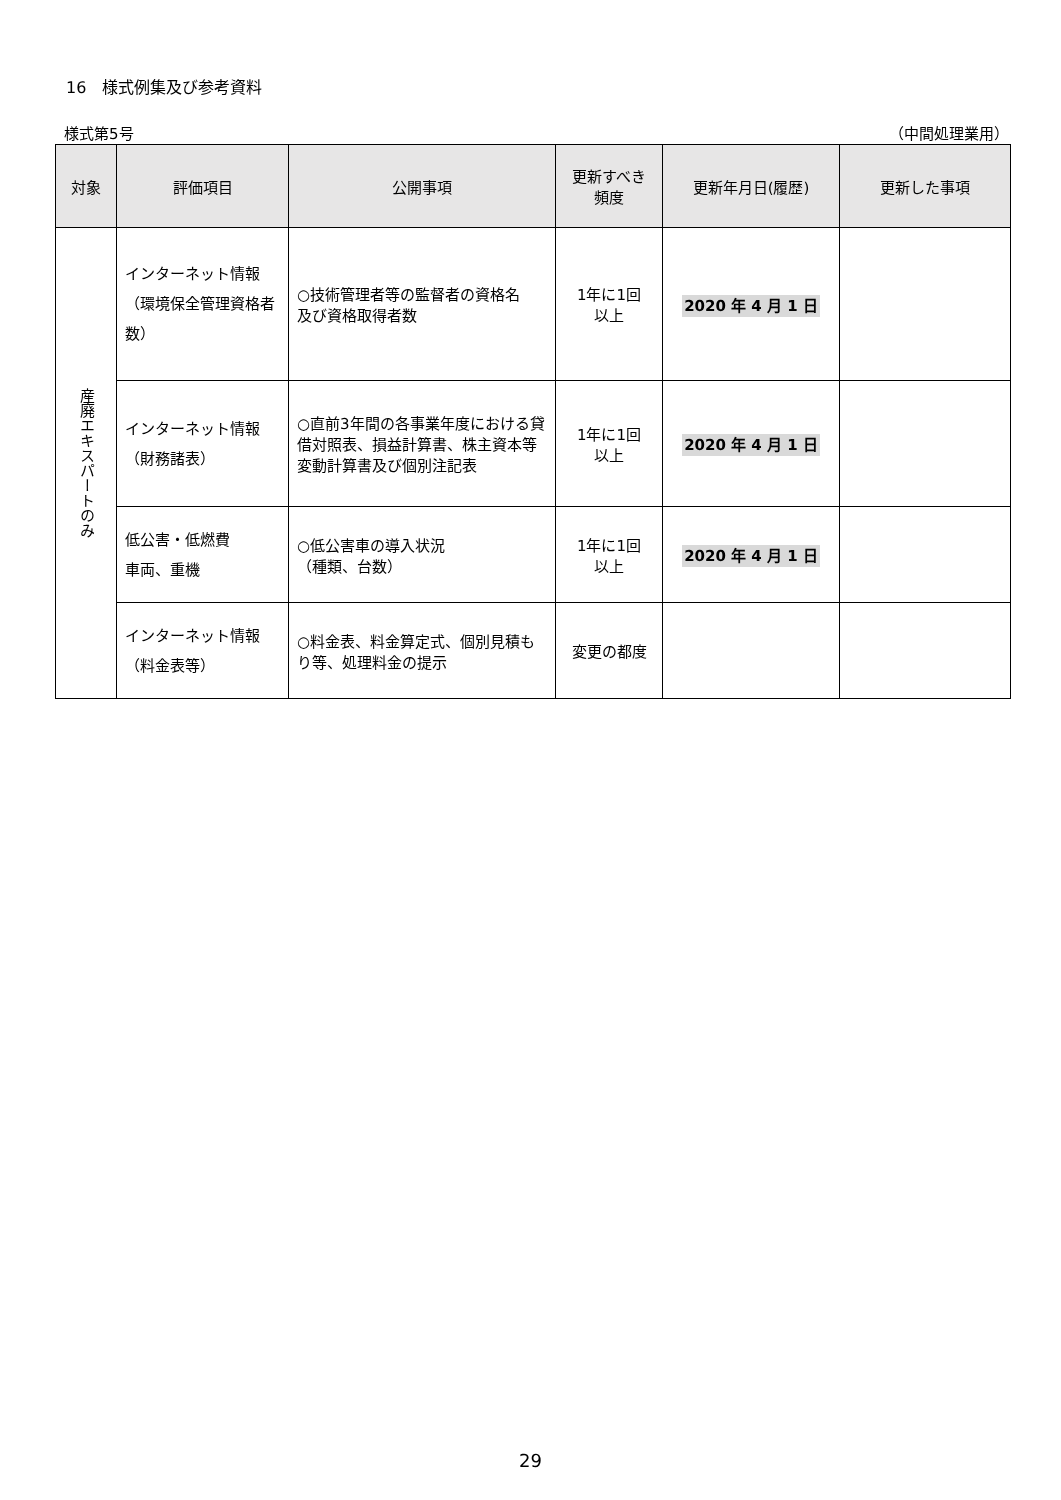16　様式例集及び参考資料
様式第5号 （中間処理業用）
| 対象 | 評価項目 | 公開事項 | 更新すべき 頻度 | 更新年月日(履歴) | 更新した事項 |
| --- | --- | --- | --- | --- | --- |
| 産廃エキスパートのみ | インターネット情報 （環境保全管理資格者数） | ○技術管理者等の監督者の資格名 及び資格取得者数 | 1年に1回 以上 | 2020 年 4 月 1 日 | |
| | インターネット情報 （財務諸表） | ○直前3年間の各事業年度における貸借対照表、損益計算書、株主資本等変動計算書及び個別注記表 | 1年に1回 以上 | 2020 年 4 月 1 日 | |
| | 低公害・低燃費 車両、重機 | ○低公害車の導入状況 （種類、台数） | 1年に1回 以上 | 2020 年 4 月 1 日 | |
| | インターネット情報 （料金表等） | ○料金表、料金算定式、個別見積もり等、処理料金の提示 | 変更の都度 | | |
29